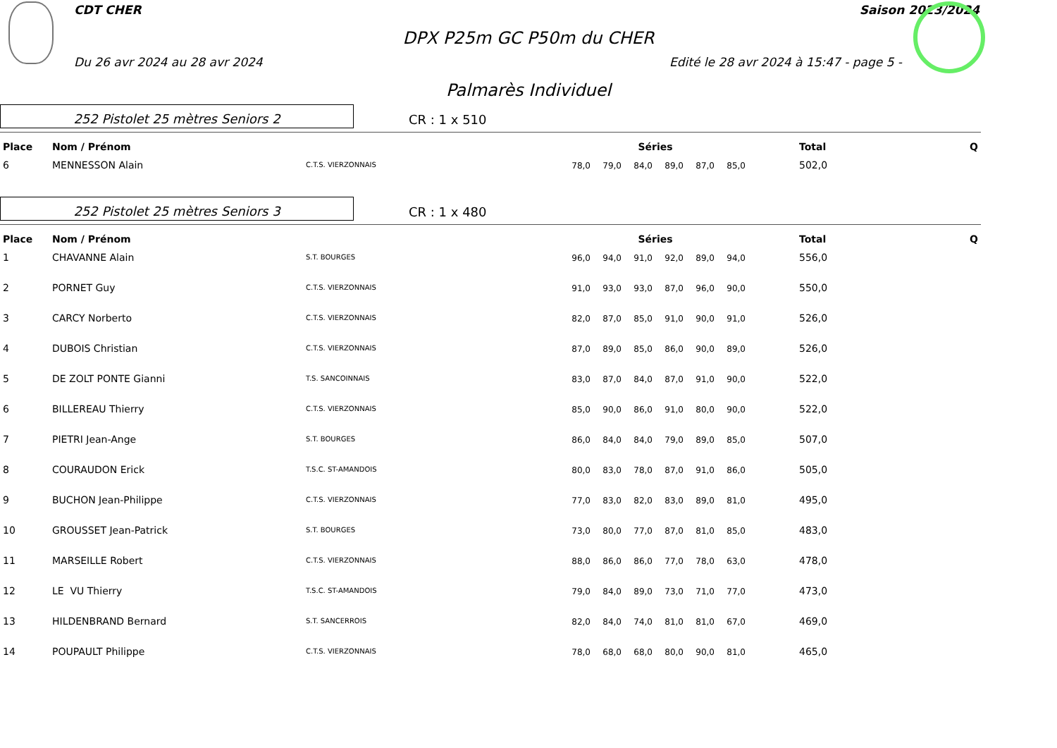CDT CHER Saison 2023/2024
DPX P25m GC P50m du CHER
Du 26 avr 2024 au 28 avr 2024 Edité le 28 avr 2024 à 15:47 - page 5 -
Palmarès Individuel
252 Pistolet 25 mètres Seniors 2
CR : 1 x 510
| Place | Nom / Prénom | | Séries | | | | | | | Total | Q |
| --- | --- | --- | --- | --- | --- | --- | --- | --- | --- | --- | --- |
| 6 | MENNESSON Alain | C.T.S. VIERZONNAIS | 78,0 | 79,0 | 84,0 | 89,0 | 87,0 | 85,0 | | 502,0 | |
252 Pistolet 25 mètres Seniors 3
CR : 1 x 480
| Place | Nom / Prénom | | Séries | | | | | | | Total | Q |
| --- | --- | --- | --- | --- | --- | --- | --- | --- | --- | --- | --- |
| 1 | CHAVANNE Alain | S.T. BOURGES | 96,0 | 94,0 | 91,0 | 92,0 | 89,0 | 94,0 | | 556,0 | |
| 2 | PORNET Guy | C.T.S. VIERZONNAIS | 91,0 | 93,0 | 93,0 | 87,0 | 96,0 | 90,0 | | 550,0 | |
| 3 | CARCY Norberto | C.T.S. VIERZONNAIS | 82,0 | 87,0 | 85,0 | 91,0 | 90,0 | 91,0 | | 526,0 | |
| 4 | DUBOIS Christian | C.T.S. VIERZONNAIS | 87,0 | 89,0 | 85,0 | 86,0 | 90,0 | 89,0 | | 526,0 | |
| 5 | DE ZOLT PONTE Gianni | T.S. SANCOINNAIS | 83,0 | 87,0 | 84,0 | 87,0 | 91,0 | 90,0 | | 522,0 | |
| 6 | BILLEREAU Thierry | C.T.S. VIERZONNAIS | 85,0 | 90,0 | 86,0 | 91,0 | 80,0 | 90,0 | | 522,0 | |
| 7 | PIETRI Jean-Ange | S.T. BOURGES | 86,0 | 84,0 | 84,0 | 79,0 | 89,0 | 85,0 | | 507,0 | |
| 8 | COURAUDON Erick | T.S.C. ST-AMANDOIS | 80,0 | 83,0 | 78,0 | 87,0 | 91,0 | 86,0 | | 505,0 | |
| 9 | BUCHON Jean-Philippe | C.T.S. VIERZONNAIS | 77,0 | 83,0 | 82,0 | 83,0 | 89,0 | 81,0 | | 495,0 | |
| 10 | GROUSSET Jean-Patrick | S.T. BOURGES | 73,0 | 80,0 | 77,0 | 87,0 | 81,0 | 85,0 | | 483,0 | |
| 11 | MARSEILLE Robert | C.T.S. VIERZONNAIS | 88,0 | 86,0 | 86,0 | 77,0 | 78,0 | 63,0 | | 478,0 | |
| 12 | LE VU Thierry | T.S.C. ST-AMANDOIS | 79,0 | 84,0 | 89,0 | 73,0 | 71,0 | 77,0 | | 473,0 | |
| 13 | HILDENBRAND Bernard | S.T. SANCERROIS | 82,0 | 84,0 | 74,0 | 81,0 | 81,0 | 67,0 | | 469,0 | |
| 14 | POUPAULT Philippe | C.T.S. VIERZONNAIS | 78,0 | 68,0 | 68,0 | 80,0 | 90,0 | 81,0 | | 465,0 | |